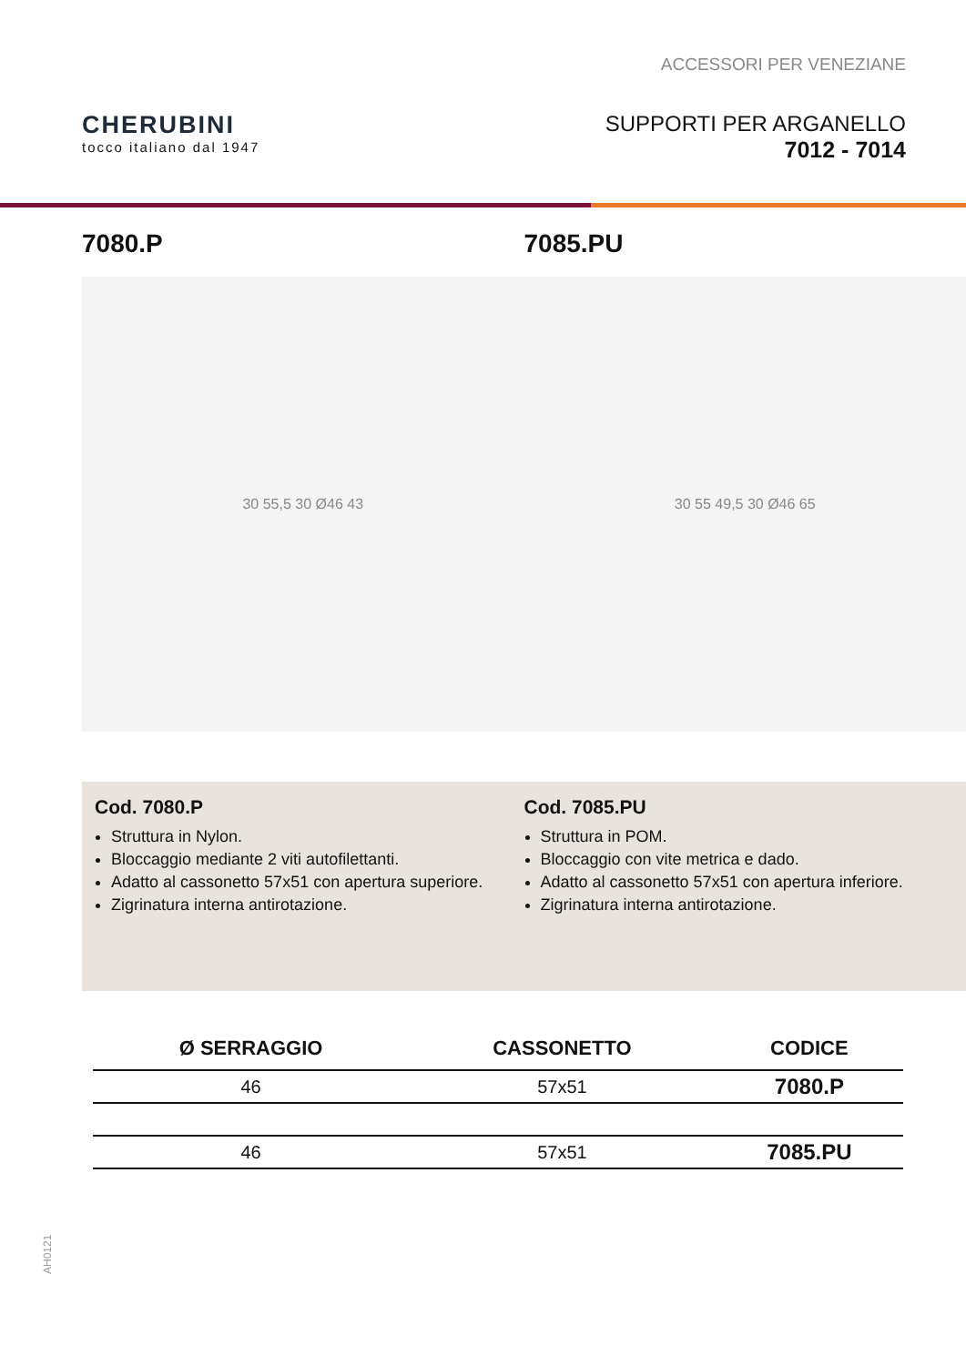ACCESSORI PER VENEZIANE
CHERUBINI
tocco italiano dal 1947
SUPPORTI PER ARGANELLO
7012 - 7014
7080.P
30 55,5 30 Ø46 43
7085.PU
30 55 49,5 30 Ø46 65
Cod. 7080.P
Struttura in Nylon.
Bloccaggio mediante 2 viti autofilettanti.
Adatto al cassonetto 57x51 con apertura superiore.
Zigrinatura interna antirotazione.
Cod. 7085.PU
Struttura in POM.
Bloccaggio con vite metrica e dado.
Adatto al cassonetto 57x51 con apertura inferiore.
Zigrinatura interna antirotazione.
| Ø SERRAGGIO | CASSONETTO | CODICE |
| --- | --- | --- |
| 46 | 57x51 | 7080.P |
| 46 | 57x51 | 7085.PU |
AH0121